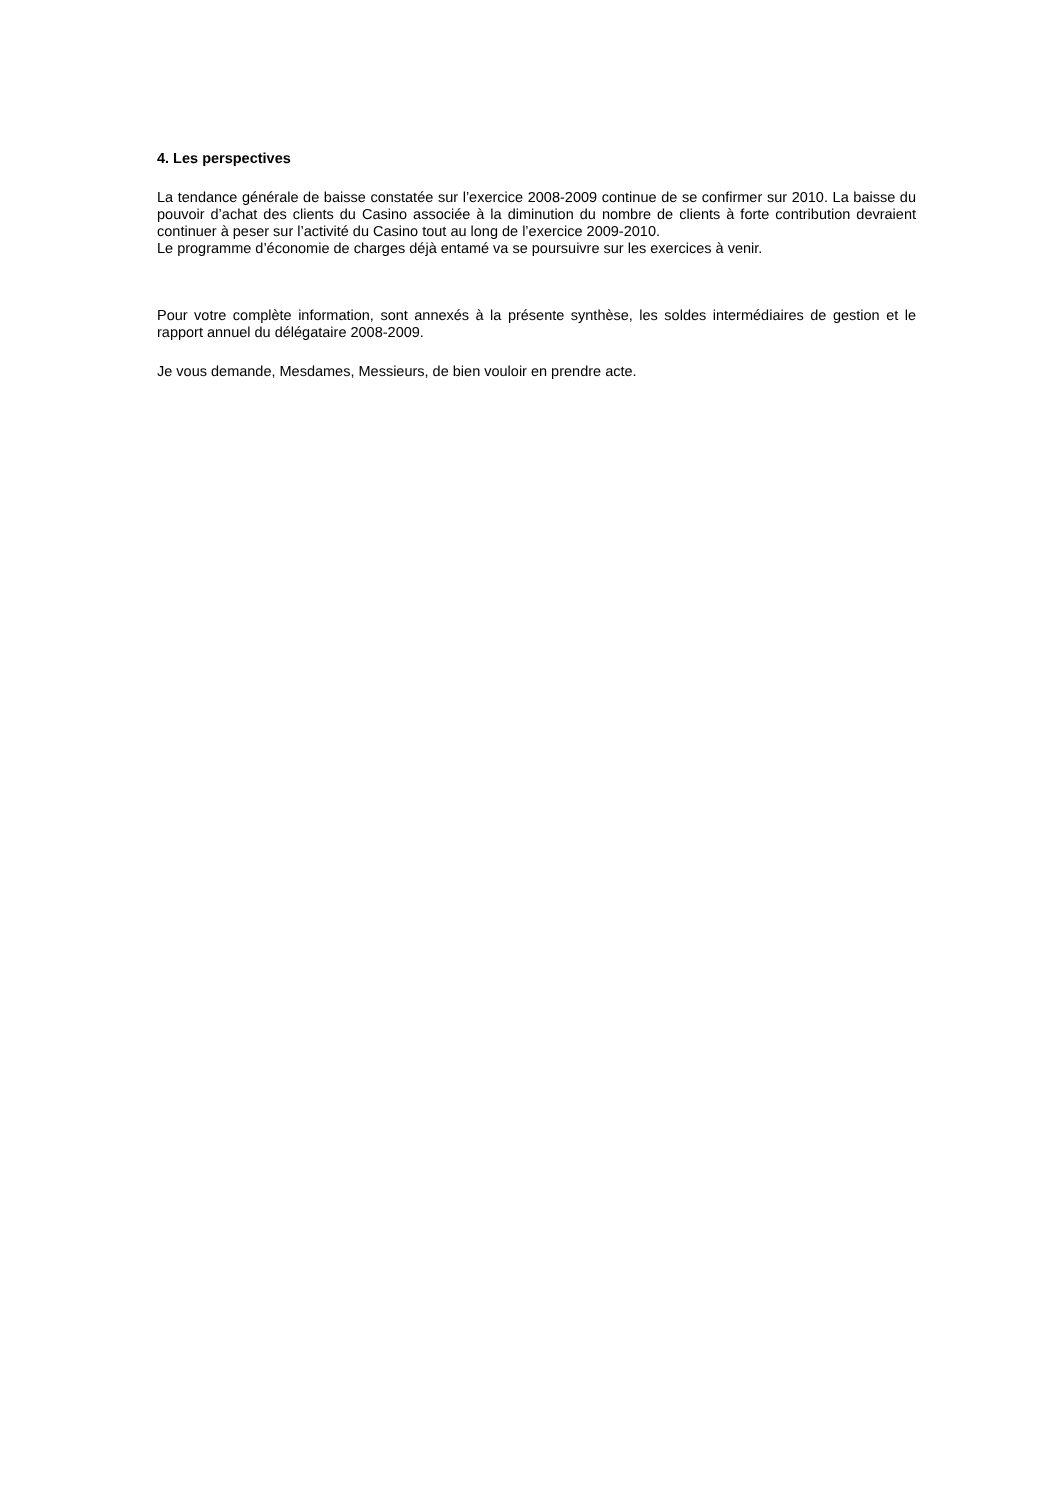4. Les perspectives
La tendance générale de baisse constatée sur l’exercice 2008-2009 continue de se confirmer sur 2010. La baisse du pouvoir d’achat des clients du Casino associée à la diminution du nombre de clients à forte contribution devraient continuer à peser sur l’activité du Casino tout au long de l’exercice 2009-2010.
Le programme d’économie de charges déjà entamé va se poursuivre sur les exercices à venir.
Pour votre complète information, sont annexés à la présente synthèse, les soldes intermédiaires de gestion et le rapport annuel du délégataire 2008-2009.
Je vous demande, Mesdames, Messieurs, de bien vouloir en prendre acte.